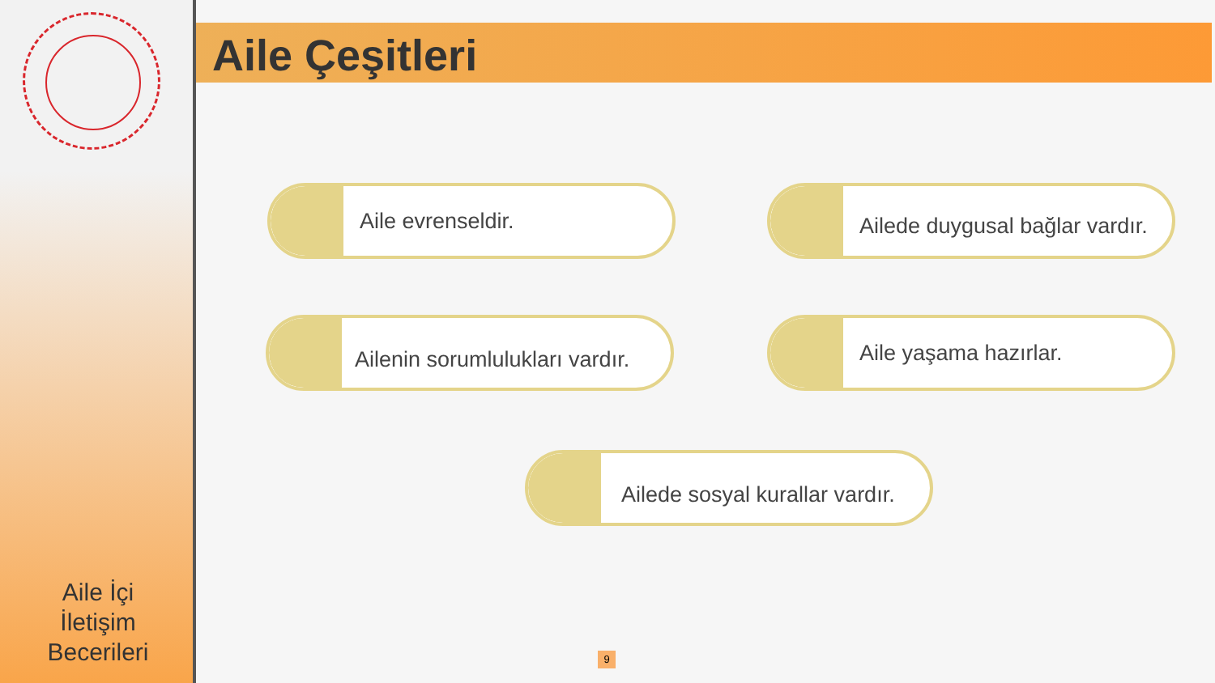Aile İçi
İletişim
Becerileri
Aile Çeşitleri
Aile evrenseldir. Ailede duygusal bağlar vardır.
Ailenin sorumlulukları vardır. Aile yaşama hazırlar.
Ailede sosyal kurallar vardır.
9